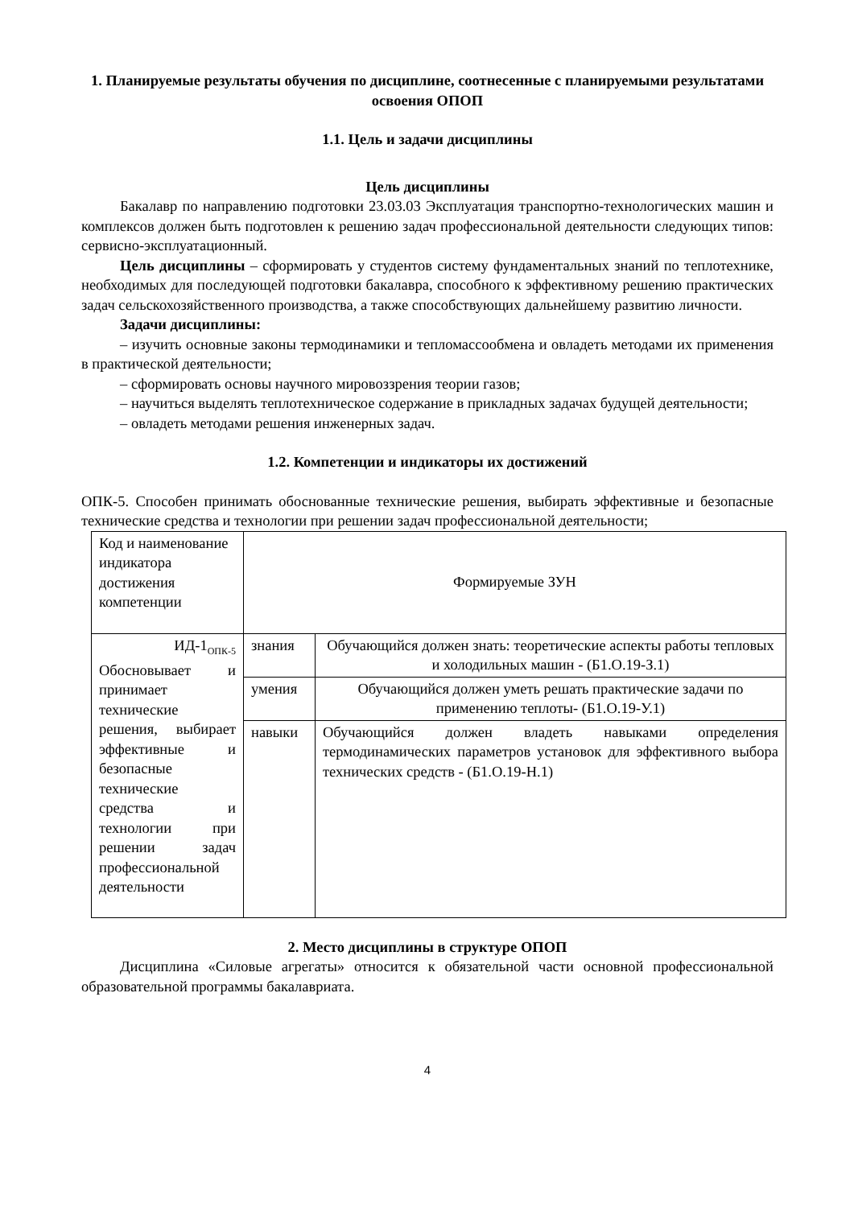1. Планируемые результаты обучения по дисциплине, соотнесенные с планируемыми результатами освоения ОПОП
1.1. Цель и задачи дисциплины
Цель дисциплины
Бакалавр по направлению подготовки 23.03.03 Эксплуатация транспортно-технологических машин и комплексов должен быть подготовлен к решению задач профессиональной деятельности следующих типов: сервисно-эксплуатационный.
Цель дисциплины – сформировать у студентов систему фундаментальных знаний по теплотехнике, необходимых для последующей подготовки бакалавра, способного к эффективному решению практических задач сельскохозяйственного производства, а также способствующих дальнейшему развитию личности.
Задачи дисциплины:
– изучить основные законы термодинамики и тепломассообмена и овладеть методами их применения в практической деятельности;
– сформировать основы научного мировоззрения теории газов;
– научиться выделять теплотехническое содержание в прикладных задачах будущей деятельности;
– овладеть методами решения инженерных задач.
1.2. Компетенции и индикаторы их достижений
ОПК-5. Способен принимать обоснованные технические решения, выбирать эффективные и безопасные технические средства и технологии при решении задач профессиональной деятельности;
| Код и наименование индикатора достижения компетенции | Формируемые ЗУН | |
| ИД-1<sub>ОПК-5</sub> Обосновывает и принимает технические решения, выбирает эффективные и безопасные технические средства и технологии при решении задач профессиональной деятельности | знания | Обучающийся должен знать: теоретические аспекты работы тепловых и холодильных машин - (Б1.О.19-З.1) |
| | умения | Обучающийся должен уметь решать практические задачи по применению теплоты- (Б1.О.19-У.1) |
| | навыки | Обучающийся должен владеть навыками определения термодинамических параметров установок для эффективного выбора технических средств - (Б1.О.19-Н.1) |
2. Место дисциплины в структуре ОПОП
Дисциплина «Силовые агрегаты» относится к обязательной части основной профессиональной образовательной программы бакалавриата.
4